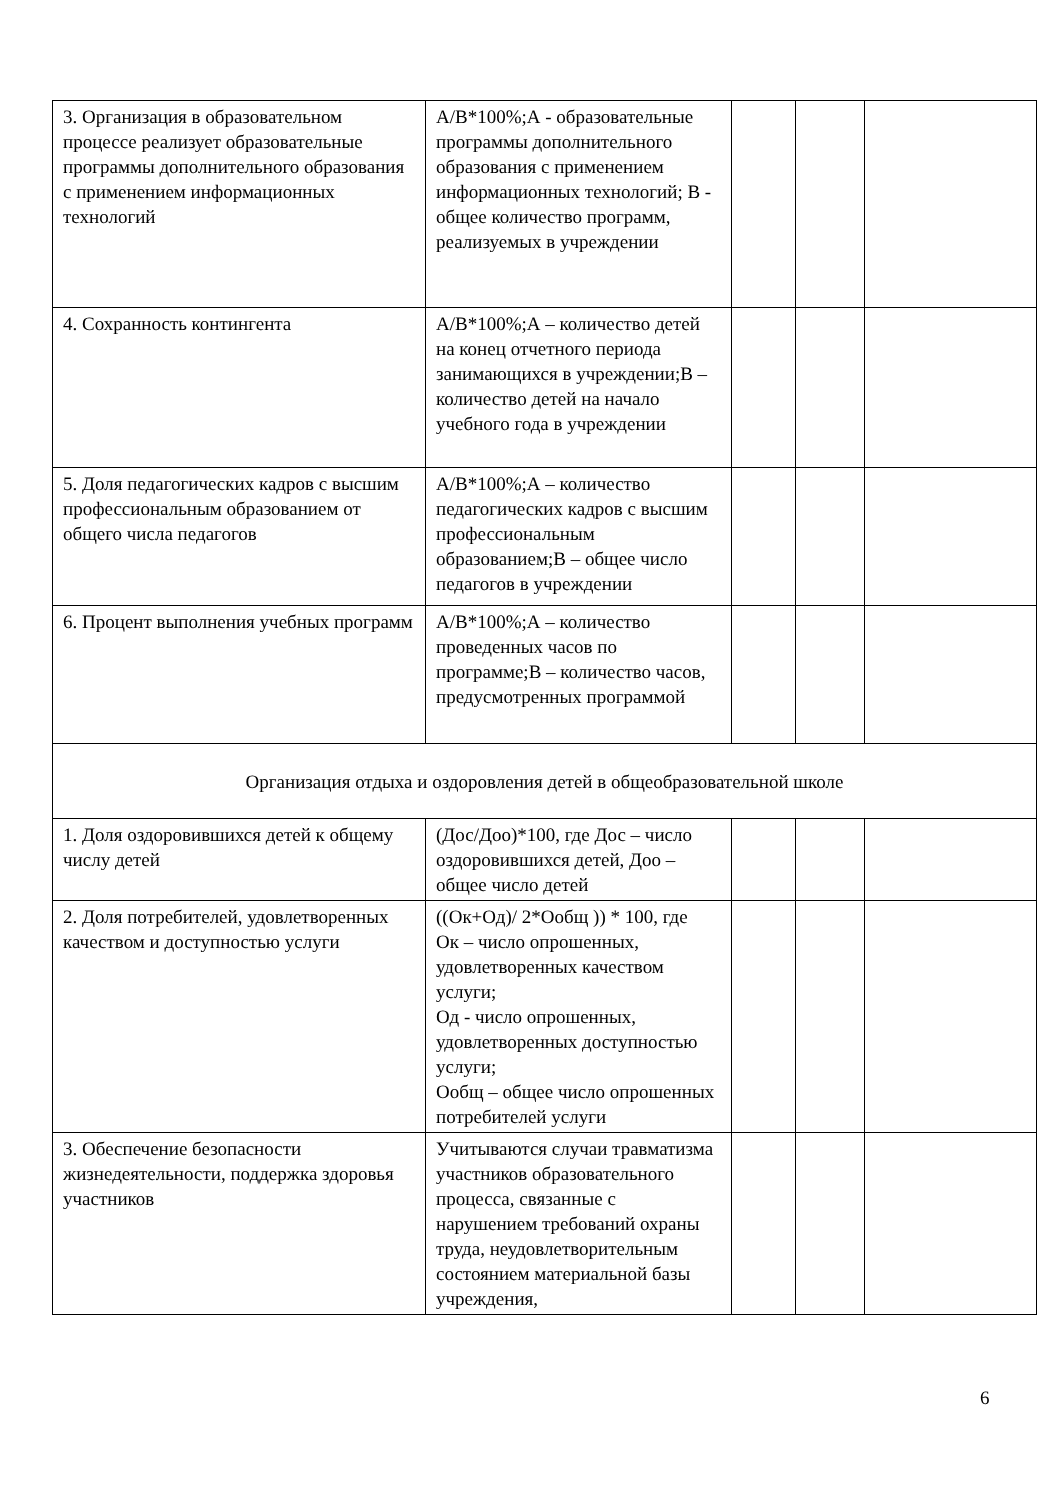| 3. Организация в образовательном процессе реализует образовательные программы дополнительного образования с применением информационных технологий | А/В*100%;А - образовательные программы дополнительного образования с применением информационных технологий; В - общее количество программ, реализуемых в учреждении | | | |
| 4. Сохранность контингента | А/В*100%;А – количество детей на конец отчетного периода занимающихся в учреждении;В – количество детей на начало учебного года в учреждении | | | |
| 5. Доля педагогических кадров с высшим профессиональным образованием от общего числа педагогов | А/В*100%;А – количество педагогических кадров с высшим профессиональным образованием;В – общее число педагогов в учреждении | | | |
| 6. Процент выполнения учебных программ | А/В*100%;А – количество проведенных часов по программе;В – количество часов, предусмотренных программой | | | |
| Организация отдыха и оздоровления детей в общеобразовательной школе | | | | |
| 1. Доля оздоровившихся детей к общему числу детей | (Дос/Доо)*100, где Дос – число оздоровившихся детей, Доо – общее число детей | | | |
| 2. Доля потребителей, удовлетворенных качеством и доступностью услуги | ((Ок+Од)/ 2*Ообщ )) * 100, где Ок – число опрошенных, удовлетворенных качеством услуги; Од - число опрошенных, удовлетворенных доступностью услуги; Ообщ – общее число опрошенных потребителей услуги | | | |
| 3. Обеспечение безопасности жизнедеятельности, поддержка здоровья участников | Учитываются случаи травматизма участников образовательного процесса, связанные с нарушением требований охраны труда, неудовлетворительным состоянием материальной базы учреждения, | | | |
6